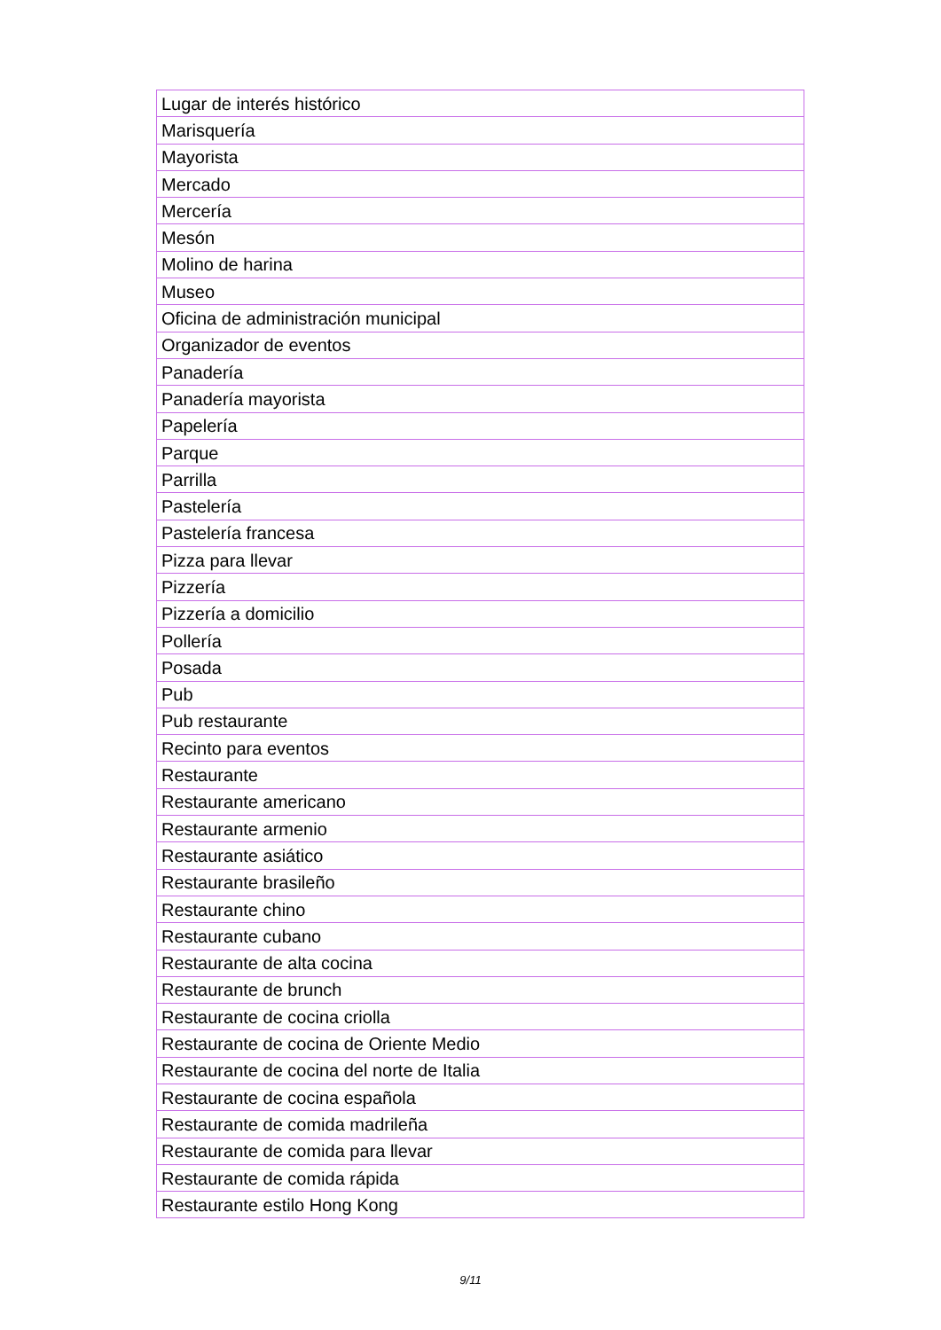| Lugar de interés histórico |
| Marisquería |
| Mayorista |
| Mercado |
| Mercería |
| Mesón |
| Molino de harina |
| Museo |
| Oficina de administración municipal |
| Organizador de eventos |
| Panadería |
| Panadería mayorista |
| Papelería |
| Parque |
| Parrilla |
| Pastelería |
| Pastelería francesa |
| Pizza para llevar |
| Pizzería |
| Pizzería a domicilio |
| Pollería |
| Posada |
| Pub |
| Pub restaurante |
| Recinto para eventos |
| Restaurante |
| Restaurante americano |
| Restaurante armenio |
| Restaurante asiático |
| Restaurante brasileño |
| Restaurante chino |
| Restaurante cubano |
| Restaurante de alta cocina |
| Restaurante de brunch |
| Restaurante de cocina criolla |
| Restaurante de cocina de Oriente Medio |
| Restaurante de cocina del norte de Italia |
| Restaurante de cocina española |
| Restaurante de comida madrileña |
| Restaurante de comida para llevar |
| Restaurante de comida rápida |
| Restaurante estilo Hong Kong |
9/11